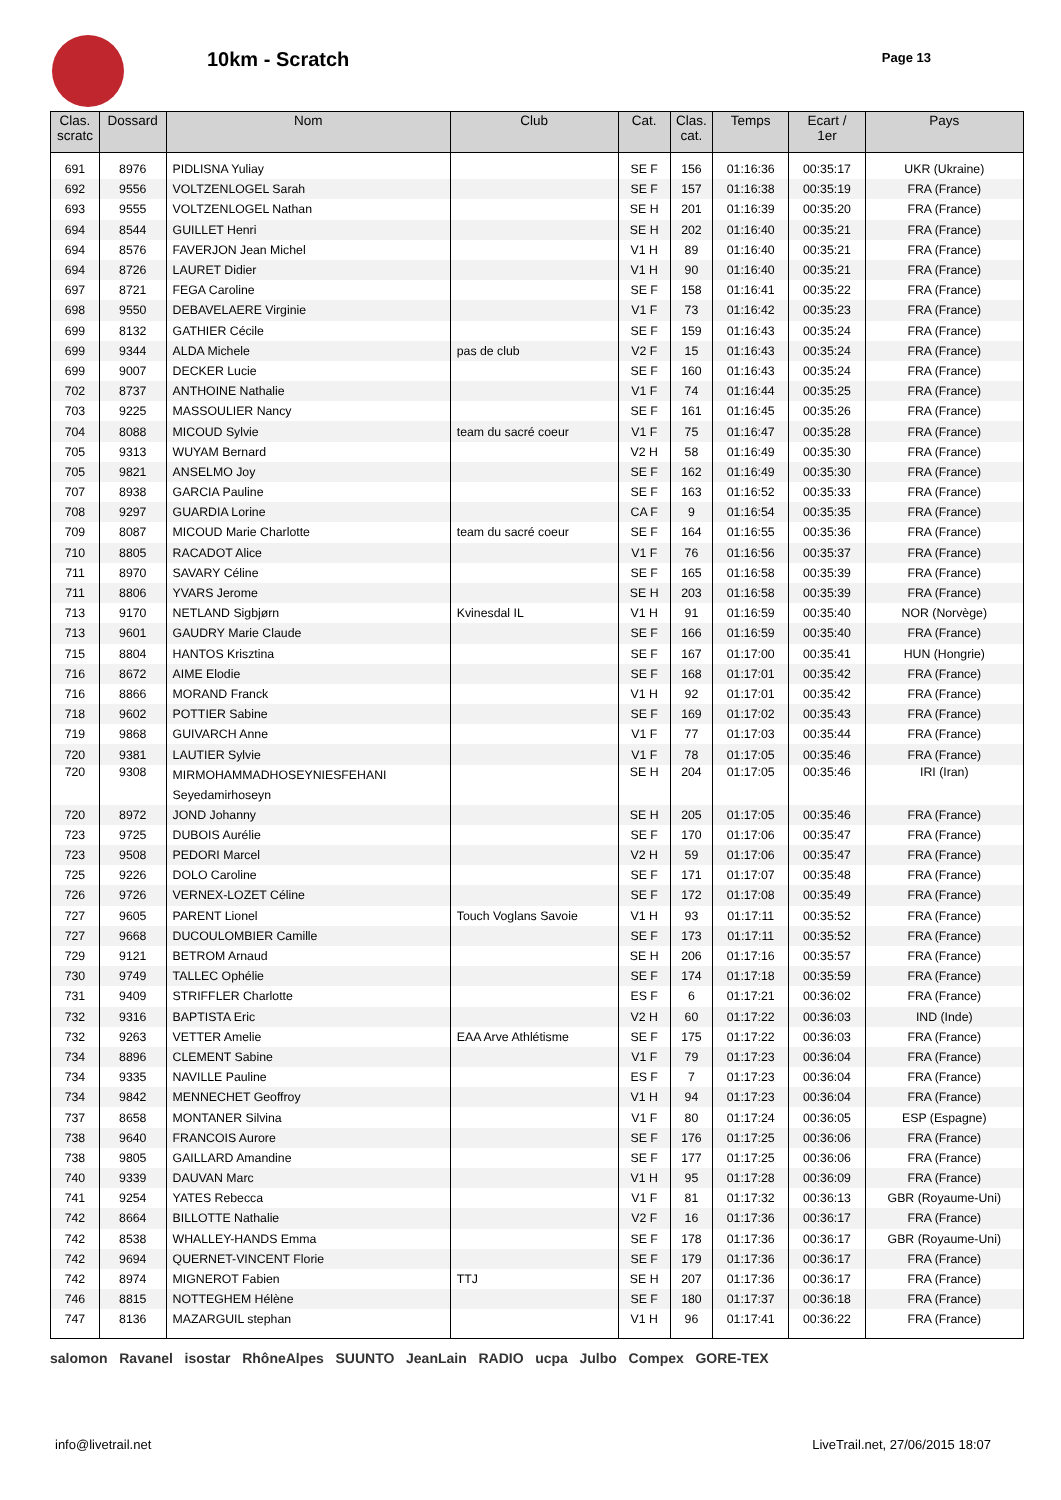10km - Scratch Page 13
| Clas. scratc | Dossard | Nom | Club | Cat. | Clas. cat. | Temps | Ecart / 1er | Pays |
| --- | --- | --- | --- | --- | --- | --- | --- | --- |
| 691 | 8976 | PIDLISNA Yuliay | | SE F | 156 | 01:16:36 | 00:35:17 | UKR (Ukraine) |
| 692 | 9556 | VOLTZENLOGEL Sarah | | SE F | 157 | 01:16:38 | 00:35:19 | FRA (France) |
| 693 | 9555 | VOLTZENLOGEL Nathan | | SE H | 201 | 01:16:39 | 00:35:20 | FRA (France) |
| 694 | 8544 | GUILLET Henri | | SE H | 202 | 01:16:40 | 00:35:21 | FRA (France) |
| 694 | 8576 | FAVERJON Jean Michel | | V1 H | 89 | 01:16:40 | 00:35:21 | FRA (France) |
| 694 | 8726 | LAURET Didier | | V1 H | 90 | 01:16:40 | 00:35:21 | FRA (France) |
| 697 | 8721 | FEGA Caroline | | SE F | 158 | 01:16:41 | 00:35:22 | FRA (France) |
| 698 | 9550 | DEBAVELAERE Virginie | | V1 F | 73 | 01:16:42 | 00:35:23 | FRA (France) |
| 699 | 8132 | GATHIER Cécile | | SE F | 159 | 01:16:43 | 00:35:24 | FRA (France) |
| 699 | 9344 | ALDA Michele | pas de club | V2 F | 15 | 01:16:43 | 00:35:24 | FRA (France) |
| 699 | 9007 | DECKER Lucie | | SE F | 160 | 01:16:43 | 00:35:24 | FRA (France) |
| 702 | 8737 | ANTHOINE Nathalie | | V1 F | 74 | 01:16:44 | 00:35:25 | FRA (France) |
| 703 | 9225 | MASSOULIER Nancy | | SE F | 161 | 01:16:45 | 00:35:26 | FRA (France) |
| 704 | 8088 | MICOUD Sylvie | team du sacré coeur | V1 F | 75 | 01:16:47 | 00:35:28 | FRA (France) |
| 705 | 9313 | WUYAM Bernard | | V2 H | 58 | 01:16:49 | 00:35:30 | FRA (France) |
| 705 | 9821 | ANSELMO Joy | | SE F | 162 | 01:16:49 | 00:35:30 | FRA (France) |
| 707 | 8938 | GARCIA Pauline | | SE F | 163 | 01:16:52 | 00:35:33 | FRA (France) |
| 708 | 9297 | GUARDIA Lorine | | CA F | 9 | 01:16:54 | 00:35:35 | FRA (France) |
| 709 | 8087 | MICOUD Marie Charlotte | team du sacré coeur | SE F | 164 | 01:16:55 | 00:35:36 | FRA (France) |
| 710 | 8805 | RACADOT Alice | | V1 F | 76 | 01:16:56 | 00:35:37 | FRA (France) |
| 711 | 8970 | SAVARY Céline | | SE F | 165 | 01:16:58 | 00:35:39 | FRA (France) |
| 711 | 8806 | YVARS Jerome | | SE H | 203 | 01:16:58 | 00:35:39 | FRA (France) |
| 713 | 9170 | NETLAND Sigbjørn | Kvinesdal IL | V1 H | 91 | 01:16:59 | 00:35:40 | NOR (Norvège) |
| 713 | 9601 | GAUDRY Marie Claude | | SE F | 166 | 01:16:59 | 00:35:40 | FRA (France) |
| 715 | 8804 | HANTOS Krisztina | | SE F | 167 | 01:17:00 | 00:35:41 | HUN (Hongrie) |
| 716 | 8672 | AIME Elodie | | SE F | 168 | 01:17:01 | 00:35:42 | FRA (France) |
| 716 | 8866 | MORAND Franck | | V1 H | 92 | 01:17:01 | 00:35:42 | FRA (France) |
| 718 | 9602 | POTTIER Sabine | | SE F | 169 | 01:17:02 | 00:35:43 | FRA (France) |
| 719 | 9868 | GUIVARCH Anne | | V1 F | 77 | 01:17:03 | 00:35:44 | FRA (France) |
| 720 | 9381 | LAUTIER Sylvie | | V1 F | 78 | 01:17:05 | 00:35:46 | FRA (France) |
| 720 | 9308 | MIRMOHAMMADHOSEYNIESFEHANI Seyedamirhoseyn | | SE H | 204 | 01:17:05 | 00:35:46 | IRI (Iran) |
| 720 | 8972 | JOND Johanny | | SE H | 205 | 01:17:05 | 00:35:46 | FRA (France) |
| 723 | 9725 | DUBOIS Aurélie | | SE F | 170 | 01:17:06 | 00:35:47 | FRA (France) |
| 723 | 9508 | PEDORI Marcel | | V2 H | 59 | 01:17:06 | 00:35:47 | FRA (France) |
| 725 | 9226 | DOLO Caroline | | SE F | 171 | 01:17:07 | 00:35:48 | FRA (France) |
| 726 | 9726 | VERNEX-LOZET Céline | | SE F | 172 | 01:17:08 | 00:35:49 | FRA (France) |
| 727 | 9605 | PARENT Lionel | Touch Voglans Savoie | V1 H | 93 | 01:17:11 | 00:35:52 | FRA (France) |
| 727 | 9668 | DUCOULOMBIER Camille | | SE F | 173 | 01:17:11 | 00:35:52 | FRA (France) |
| 729 | 9121 | BETROM Arnaud | | SE H | 206 | 01:17:16 | 00:35:57 | FRA (France) |
| 730 | 9749 | TALLEC Ophélie | | SE F | 174 | 01:17:18 | 00:35:59 | FRA (France) |
| 731 | 9409 | STRIFFLER Charlotte | | ES F | 6 | 01:17:21 | 00:36:02 | FRA (France) |
| 732 | 9316 | BAPTISTA Eric | | V2 H | 60 | 01:17:22 | 00:36:03 | IND (Inde) |
| 732 | 9263 | VETTER Amelie | EAA Arve Athlétisme | SE F | 175 | 01:17:22 | 00:36:03 | FRA (France) |
| 734 | 8896 | CLEMENT Sabine | | V1 F | 79 | 01:17:23 | 00:36:04 | FRA (France) |
| 734 | 9335 | NAVILLE Pauline | | ES F | 7 | 01:17:23 | 00:36:04 | FRA (France) |
| 734 | 9842 | MENNECHET Geoffroy | | V1 H | 94 | 01:17:23 | 00:36:04 | FRA (France) |
| 737 | 8658 | MONTANER Silvina | | V1 F | 80 | 01:17:24 | 00:36:05 | ESP (Espagne) |
| 738 | 9640 | FRANCOIS Aurore | | SE F | 176 | 01:17:25 | 00:36:06 | FRA (France) |
| 738 | 9805 | GAILLARD Amandine | | SE F | 177 | 01:17:25 | 00:36:06 | FRA (France) |
| 740 | 9339 | DAUVAN Marc | | V1 H | 95 | 01:17:28 | 00:36:09 | FRA (France) |
| 741 | 9254 | YATES Rebecca | | V1 F | 81 | 01:17:32 | 00:36:13 | GBR (Royaume-Uni) |
| 742 | 8664 | BILLOTTE Nathalie | | V2 F | 16 | 01:17:36 | 00:36:17 | FRA (France) |
| 742 | 8538 | WHALLEY-HANDS Emma | | SE F | 178 | 01:17:36 | 00:36:17 | GBR (Royaume-Uni) |
| 742 | 9694 | QUERNET-VINCENT Florie | | SE F | 179 | 01:17:36 | 00:36:17 | FRA (France) |
| 742 | 8974 | MIGNEROT Fabien | TTJ | SE H | 207 | 01:17:36 | 00:36:17 | FRA (France) |
| 746 | 8815 | NOTTEGHEM Hélène | | SE F | 180 | 01:17:37 | 00:36:18 | FRA (France) |
| 747 | 8136 | MAZARGUIL stephan | | V1 H | 96 | 01:17:41 | 00:36:22 | FRA (France) |
salomon Ravanel isostar RhôneAlpes SUUNTO JeanLain RADIO ucpa Julbo Compex GORE-TEX
info@livetrail.net LiveTrail.net, 27/06/2015 18:07